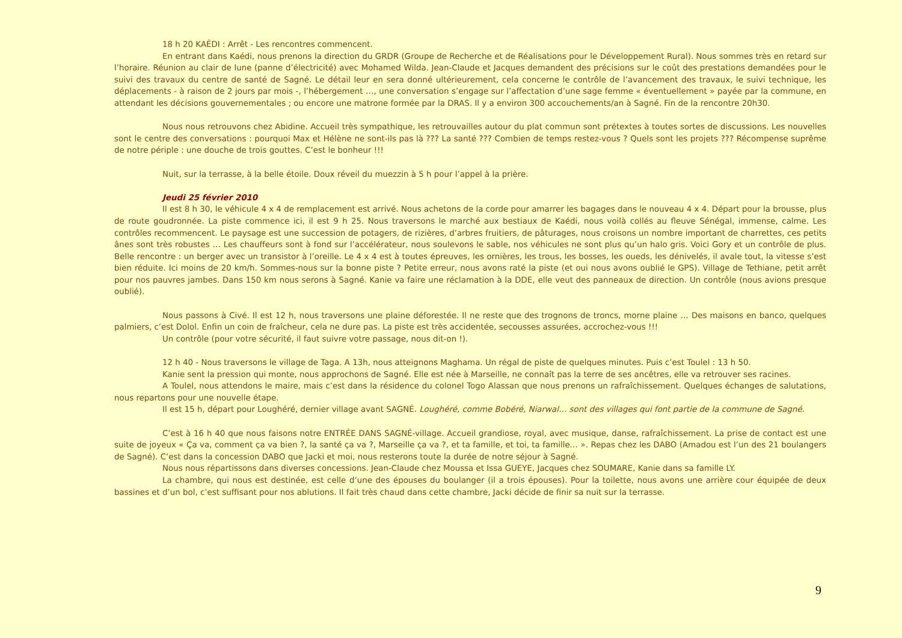18 h 20 KAÉDI : Arrêt - Les rencontres commencent.
En entrant dans Kaédi, nous prenons la direction du GRDR (Groupe de Recherche et de Réalisations pour le Développement Rural). Nous sommes très en retard sur l’horaire. Réunion au clair de lune (panne d’électricité) avec Mohamed Wilda. Jean-Claude et Jacques demandent des précisions sur le coût des prestations demandées pour le suivi des travaux du centre de santé de Sagné. Le détail leur en sera donné ultérieurement, cela concerne le contrôle de l’avancement des travaux, le suivi technique, les déplacements - à raison de 2 jours par mois -, l’hébergement …, une conversation s’engage sur l’affectation d’une sage femme « éventuellement » payée par la commune, en attendant les décisions gouvernementales ; ou encore une matrone formée par la DRAS. Il y a environ 300 accouchements/an à Sagné. Fin de la rencontre 20h30.
Nous nous retrouvons chez Abidine. Accueil très sympathique, les retrouvailles autour du plat commun sont prétextes à toutes sortes de discussions. Les nouvelles sont le centre des conversations : pourquoi Max et Hélène ne sont-ils pas là ??? La santé ??? Combien de temps restez-vous ? Quels sont les projets ??? Récompense suprême de notre périple : une douche de trois gouttes. C’est le bonheur !!!
Nuit, sur la terrasse, à la belle étoile. Doux réveil du muezzin à 5 h pour l’appel à la prière.
Jeudi 25 février 2010
Il est 8 h 30, le véhicule 4 x 4 de remplacement est arrivé. Nous achetons de la corde pour amarrer les bagages dans le nouveau 4 x 4. Départ pour la brousse, plus de route goudronnée. La piste commence ici, il est 9 h 25. Nous traversons le marché aux bestiaux de Kaédi, nous voilà collés au fleuve Sénégal, immense, calme. Les contrôles recommencent. Le paysage est une succession de potagers, de rizières, d’arbres fruitiers, de pâturages, nous croisons un nombre important de charrettes, ces petits ânes sont très robustes … Les chauffeurs sont à fond sur l’accélérateur, nous soulevons le sable, nos véhicules ne sont plus qu’un halo gris. Voici Gory et un contrôle de plus. Belle rencontre : un berger avec un transistor à l’oreille. Le 4 x 4 est à toutes épreuves, les ornières, les trous, les bosses, les oueds, les dénivelés, il avale tout, la vitesse s’est bien réduite. Ici moins de 20 km/h. Sommes-nous sur la bonne piste ? Petite erreur, nous avons raté la piste (et oui nous avons oublié le GPS). Village de Tethiane, petit arrêt pour nos pauvres jambes. Dans 150 km nous serons à Sagné. Kanie va faire une réclamation à la DDE, elle veut des panneaux de direction. Un contrôle (nous avions presque oublié).
Nous passons à Civé. Il est 12 h, nous traversons une plaine déforestée. Il ne reste que des trognons de troncs, morne plaine … Des maisons en banco, quelques palmiers, c’est Dolol. Enfin un coin de fraîcheur, cela ne dure pas. La piste est très accidentée, secousses assurées, accrochez-vous !!!
Un contrôle (pour votre sécurité, il faut suivre votre passage, nous dit-on !).
12 h 40 - Nous traversons le village de Taga. A 13h, nous atteignons Maghama. Un régal de piste de quelques minutes. Puis c’est Toulel : 13 h 50.
Kanie sent la pression qui monte, nous approchons de Sagné. Elle est née à Marseille, ne connaît pas la terre de ses ancêtres, elle va retrouver ses racines.
A Toulel, nous attendons le maire, mais c’est dans la résidence du colonel Togo Alassan que nous prenons un rafraîchissement. Quelques échanges de salutations, nous repartons pour une nouvelle étape.
Il est 15 h, départ pour Loughéré, dernier village avant SAGNÉ. Loughéré, comme Bobéré, Niarwal… sont des villages qui font partie de la commune de Sagné.
C’est à 16 h 40 que nous faisons notre ENTRÉE DANS SAGNÉ-village. Accueil grandiose, royal, avec musique, danse, rafraîchissement. La prise de contact est une suite de joyeux « Ça va, comment ça va bien ?, la santé ça va ?, Marseille ça va ?, et ta famille, et toi, ta famille… ». Repas chez les DABO (Amadou est l’un des 21 boulangers de Sagné). C’est dans la concession DABO que Jacki et moi, nous resterons toute la durée de notre séjour à Sagné.
Nous nous répartissons dans diverses concessions. Jean-Claude chez Moussa et Issa GUEYE, Jacques chez SOUMARE, Kanie dans sa famille LY.
La chambre, qui nous est destinée, est celle d’une des épouses du boulanger (il a trois épouses). Pour la toilette, nous avons une arrière cour équipée de deux bassines et d’un bol, c’est suffisant pour nos ablutions. Il fait très chaud dans cette chambre, Jacki décide de finir sa nuit sur la terrasse.
9